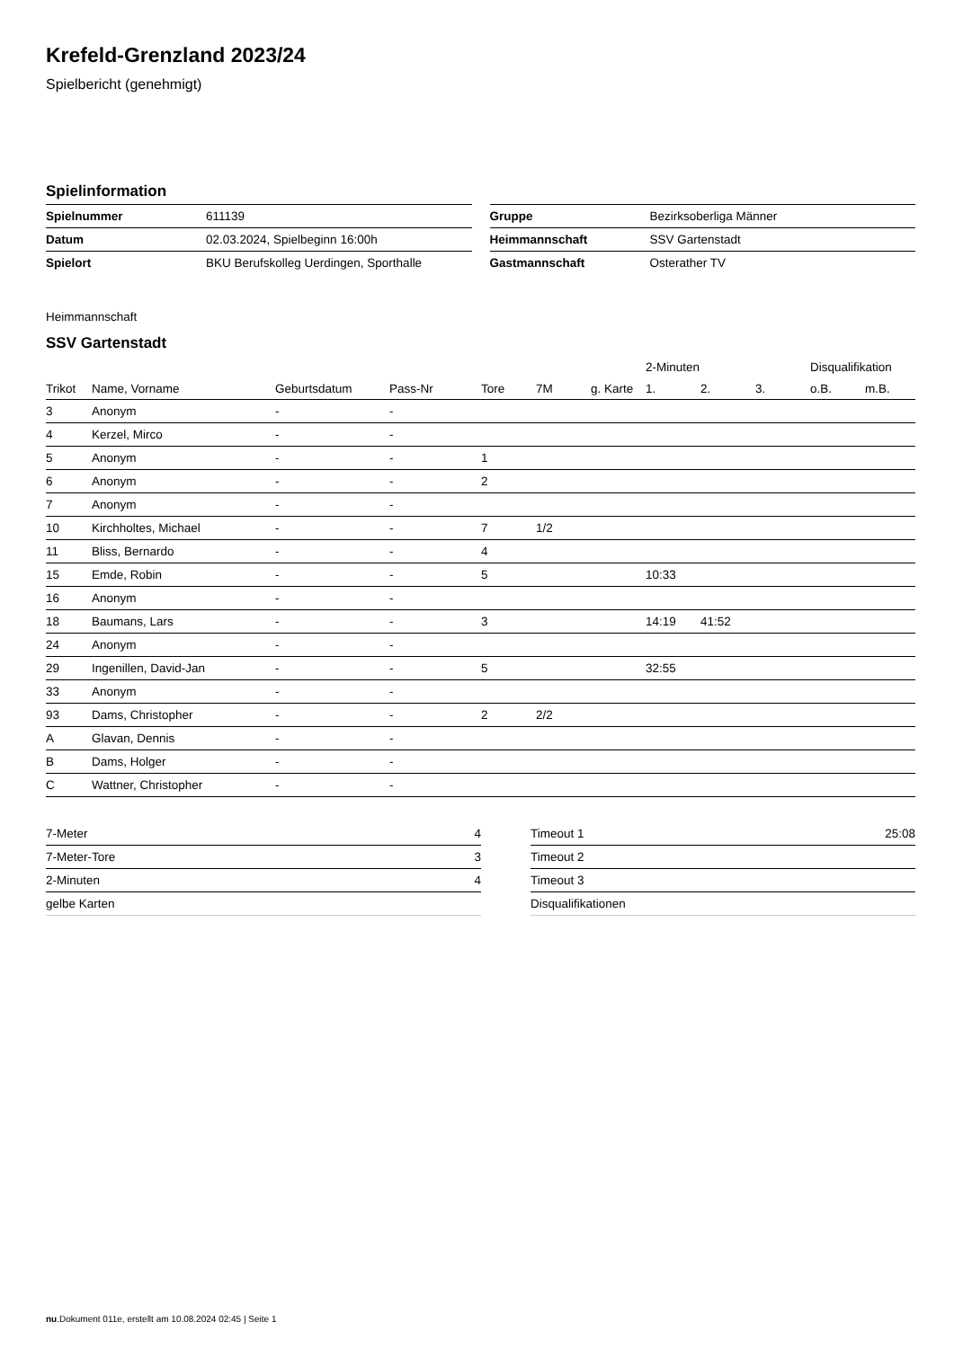Krefeld-Grenzland 2023/24
Spielbericht (genehmigt)
Spielinformation
| Spielnummer | 611139 |
| Datum | 02.03.2024, Spielbeginn 16:00h |
| Spielort | BKU Berufskolleg Uerdingen, Sporthalle |
| Gruppe | Bezirksoberliga Männer |
| Heimmannschaft | SSV Gartenstadt |
| Gastmannschaft | Osterather TV |
Heimmannschaft
SSV Gartenstadt
| | | | | | | | 2-Minuten | | | Disqualifikation | |
| --- | --- | --- | --- | --- | --- | --- | --- | --- | --- | --- | --- |
| Trikot | Name, Vorname | Geburtsdatum | Pass-Nr | Tore | 7M | g. Karte | 1. | 2. | 3. | o.B. | m.B. |
| 3 | Anonym | - | - | | | | | | | | |
| 4 | Kerzel, Mirco | - | - | | | | | | | | |
| 5 | Anonym | - | - | 1 | | | | | | | |
| 6 | Anonym | - | - | 2 | | | | | | | |
| 7 | Anonym | - | - | | | | | | | | |
| 10 | Kirchholtes, Michael | - | - | 7 | 1/2 | | | | | | |
| 11 | Bliss, Bernardo | - | - | 4 | | | | | | | |
| 15 | Emde, Robin | - | - | 5 | | | 10:33 | | | | |
| 16 | Anonym | - | - | | | | | | | | |
| 18 | Baumans, Lars | - | - | 3 | | | 14:19 | 41:52 | | | |
| 24 | Anonym | - | - | | | | | | | | |
| 29 | Ingenillen, David-Jan | - | - | 5 | | | 32:55 | | | | |
| 33 | Anonym | - | - | | | | | | | | |
| 93 | Dams, Christopher | - | - | 2 | 2/2 | | | | | | |
| A | Glavan, Dennis | - | - | | | | | | | | |
| B | Dams, Holger | - | - | | | | | | | | |
| C | Wattner, Christopher | - | - | | | | | | | | |
| 7-Meter | 4 |
| 7-Meter-Tore | 3 |
| 2-Minuten | 4 |
| gelbe Karten | |
| Timeout 1 | 25:08 |
| Timeout 2 | |
| Timeout 3 | |
| Disqualifikationen | |
nu.Dokument 011e, erstellt am 10.08.2024 02:45 | Seite 1